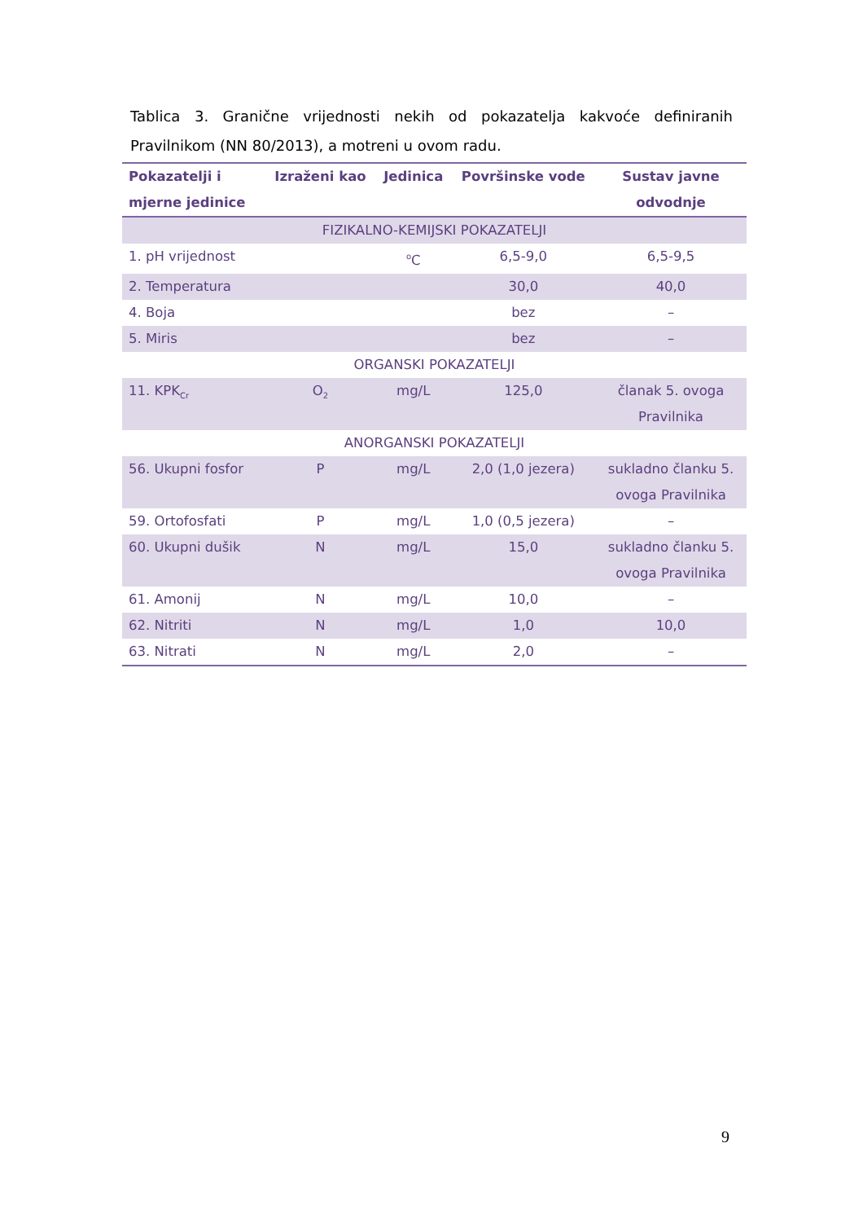Tablica 3. Granične vrijednosti nekih od pokazatelja kakvoće definiranih Pravilnikom (NN 80/2013), a motreni u ovom radu.
| Pokazatelji i mjerne jedinice | Izraženi kao | Jedinica | Površinske vode | Sustav javne odvodnje |
| --- | --- | --- | --- | --- |
| FIZIKALNO-KEMIJSKI POKAZATELJI | | | | |
| 1. pH vrijednost | | <sup>o</sup> C | 6,5-9,0 | 6,5-9,5 |
| 2. Temperatura | | | 30,0 | 40,0 |
| 4. Boja | | | bez | – |
| 5. Miris | | | bez | – |
| ORGANSKI POKAZATELJI | | | | |
| 11. KPK<sub>Cr</sub> | O<sub>2</sub> | mg/L | 125,0 | članak 5. ovoga Pravilnika |
| ANORGANSKI POKAZATELJI | | | | |
| 56. Ukupni fosfor | P | mg/L | 2,0 (1,0 jezera) | sukladno članku 5. ovoga Pravilnika |
| 59. Ortofosfati | P | mg/L | 1,0 (0,5 jezera) | – |
| 60. Ukupni dušik | N | mg/L | 15,0 | sukladno članku 5. ovoga Pravilnika |
| 61. Amonij | N | mg/L | 10,0 | – |
| 62. Nitriti | N | mg/L | 1,0 | 10,0 |
| 63. Nitrati | N | mg/L | 2,0 | – |
9